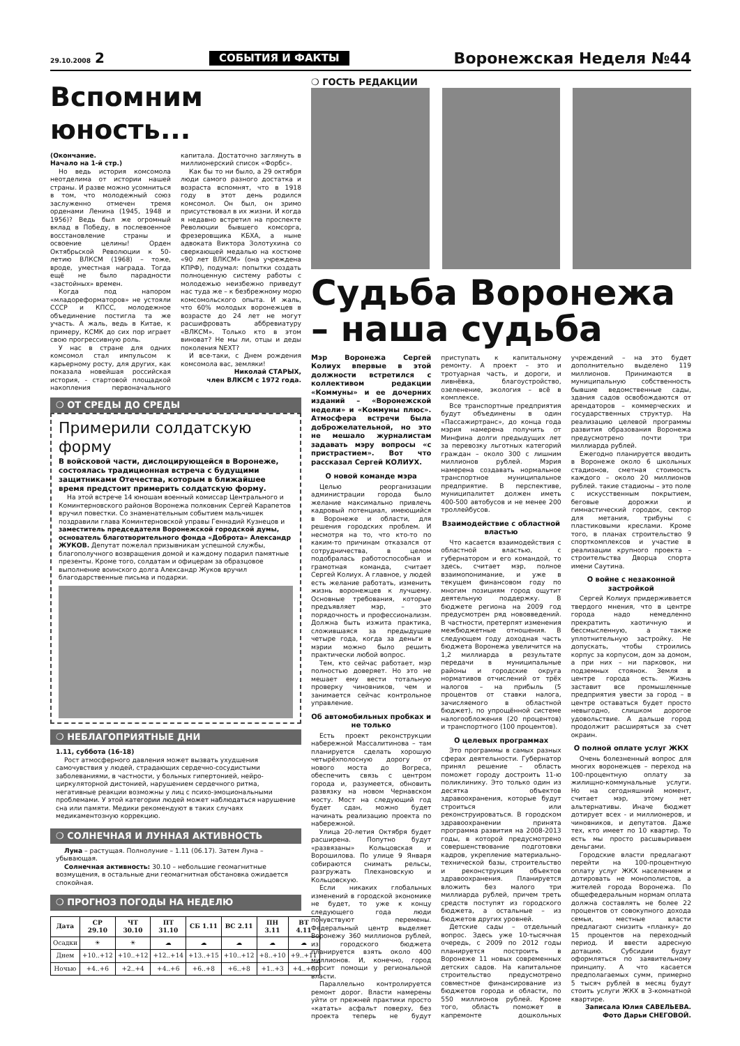29.10.2008 2 СОБЫТИЯ И ФАКТЫ Воронежская Неделя №44
Вспомним юность...
(Окончание.
Начало на 1-й стр.)
Но ведь история комсомола неотделима от истории нашей страны. И разве можно усомниться в том, что молодежный союз заслуженно отмечен тремя орденами Ленина (1945, 1948 и 1956)? Ведь был же огромный вклад в Победу, в послевоенное восстановление страны и освоение целины! Орден Октябрьской Революции к 50-летию ВЛКСМ (1968) – тоже, вроде, уместная награда. Тогда ещё не было парадности «застойных» времен.
Когда под напором «младореформаторов» не устояли СССР и КПСС, молодежное объединение постигла та же участь. А жаль, ведь в Китае, к примеру, КСМК до сих пор играет свою прогрессивную роль.
У нас в стране для одних комсомол стал импульсом к карьерному росту, для других, как показала новейшая российская история, - стартовой площадкой накопления первоначального капитала. Достаточно заглянуть в миллионерский список «Форбс».
Как бы то ни было, а 29 октября люди самого разного достатка и возраста вспомнят, что в 1918 году в этот день родился комсомол. Он был, он зримо присутствовал в их жизни. И когда я недавно встретил на проспекте Революции бывшего комсорга, фрезеровщика КБХА, а ныне адвоката Виктора Золотухина со сверкающей медалью на костюме «90 лет ВЛКСМ» (она учреждена КПРФ), подумал: попытки создать полноценную систему работы с молодежью неизбежно приведут нас туда же – к безбрежному морю комсомольского опыта. И жаль, что 60% молодых воронежцев в возрасте до 24 лет не могут расшифровать аббревиатуру «ВЛКСМ». Только кто в этом виноват? Не мы ли, отцы и деды поколения NEXT?
И все-таки, с Днем рождения комсомола вас, земляки!
Николай СТАРЫХ,
член ВЛКСМ с 1972 года.
❍ ОТ СРЕДЫ ДО СРЕДЫ
Примерили солдатскую форму
В войсковой части, дислоцирующейся в Воронеже, состоялась традиционная встреча с будущими защитниками Отечества, которым в ближайшее время предстоит примерить солдатскую форму.
На этой встрече 14 юношам военный комиссар Центрального и Коминтерновского районов Воронежа полковник Сергей Карапетов вручил повестки. Со знаменательным событием мальчишек поздравили глава Коминтерновской управы Геннадий Кузнецов и заместитель председателя Воронежской городской думы, основатель благотворительного фонда «Доброта» Александр ЖУКОВ. Депутат пожелал призывникам успешной службы, благополучного возвращения домой и каждому подарил памятные презенты. Кроме того, солдатам и офицерам за образцовое выполнение воинского долга Александр Жуков вручил благодарственные письма и подарки.
❍ НЕБЛАГОПРИЯТНЫЕ ДНИ
1.11, суббота (16-18)
Рост атмосферного давления может вызвать ухудшения самочувствия у людей, страдающих сердечно-сосудистыми заболеваниями, в частности, у больных гипертонией, нейро-циркуляторной дистонией, нарушением сердечного ритма, негативные реакции возможны у лиц с психо-эмоциональными проблемами. У этой категории людей может наблюдаться нарушение сна или памяти. Медики рекомендуют в таких случаях медикаментозную коррекцию.
❍ СОЛНЕЧНАЯ И ЛУННАЯ АКТИВНОСТЬ
Луна – растущая. Полнолуние – 1.11 (06.17). Затем Луна – убывающая.
Солнечная активность: 30.10 – небольшие геомагнитные возмущения, в остальные дни геомагнитная обстановка ожидается спокойная.
❍ ПРОГНОЗ ПОГОДЫ НА НЕДЕЛЮ
| Дата | СР 29.10 | ЧТ 30.10 | ПТ 31.10 | СБ 1.11 | ВС 2.11 | ПН 3.11 | ВТ 4.11 |
| --- | --- | --- | --- | --- | --- | --- | --- |
| Осадки | ☀ | ☀ | ☁ | ☁ | ☁ | ☁ | ☁ |
| Днем | +10..+12 | +10..+12 | +12..+14 | +13..+15 | +10..+12 | +8..+10 | +9..+11 |
| Ночью | +4..+6 | +2..+4 | +4..+6 | +6..+8 | +6..+8 | +1..+3 | +4..+6 |
❍ ГОСТЬ РЕДАКЦИИ
Судьба Воронежа – наша судьба
Мэр Воронежа Сергей Колиух впервые в этой должности встретился с коллективом редакции «Коммуны» и ее дочерних изданий – «Воронежской недели» и «Коммуны плюс». Атмосфера встречи была доброжелательной, но это не мешало журналистам задавать мэру вопросы «с пристрастием». Вот что рассказал Сергей КОЛИУХ.
О новой команде мэра
Целью реорганизации администрации города было желание максимально привлечь кадровый потенциал, имеющийся в Воронеже и области, для решения городских проблем. И несмотря на то, что кто-то по каким-то причинам отказался от сотрудничества, в целом подобралась работоспособная и грамотная команда, считает Сергей Колиух. А главное, у людей есть желание работать, изменить жизнь воронежцев к лучшему. Основные требования, которые предъявляет мэр, – это порядочность и профессионализм. Должна быть изжита практика, сложившаяся за предыдущие четыре года, когда за деньги в мэрии можно было решить практически любой вопрос.
Тем, кто сейчас работает, мэр полностью доверяет. Но это не мешает ему вести тотальную проверку чиновников, чем и занимается сейчас контрольное управление.
Об автомобильных пробках и не только
Есть проект реконструкции набережной Массалитинова – там планируется сделать хорошую четырёхполосную дорогу от нового моста до Вогреса, обеспечить связь с центром города и, разумеется, обновить развязку на новом Чернавском мосту. Мост на следующий год будет сдан, можно будет начинать реализацию проекта по набережной.
Улица 20-летия Октября будет расширена. Попутно будут «развязаны» Кольцовская и Ворошилова. По улице 9 Января собираются снимать рельсы, разгружать Плехановскую и Кольцовскую.
Если никаких глобальных изменений в городской экономике не будет, то уже к концу следующего года люди почувствуют перемены. Федеральный центр выделяет Воронежу 360 миллионов рублей, из городского бюджета планируется взять около 400 миллионов. И, конечно, город просит помощи у региональной власти.
Параллельно контролируется ремонт дорог. Власти намерены уйти от прежней практики просто «катать» асфальт поверху, без проекта теперь не будут приступать к капитальному ремонту. А проект – это и тротуарная часть, и дороги, и ливнёвка, благоустройство, озеленение, экология – всё в комплексе.
Все транспортные предприятия будут объединены в один «Пассажиртранс», до конца года мэрия намерена получить от Минфина долги предыдущих лет за перевозку льготных категорий граждан – около 300 с лишним миллионов рублей. Мэрия намерена создавать нормальное транспортное муниципальное предприятие. В перспективе, муниципалитет должен иметь 400-500 автобусов и не менее 200 троллейбусов.
Взаимодействие с областной властью
Что касается взаимодействия с областной властью, с губернатором и его командой, то здесь, считает мэр, полное взаимопонимание, и уже в текущем финансовом году по многим позициям город ощутит деятельную поддержку. В бюджете региона на 2009 год предусмотрен ряд нововведений. В частности, претерпят изменения межбюджетные отношения. В следующем году доходная часть бюджета Воронежа увеличится на 1,2 миллиарда в результате передачи в муниципальные районы и городские округа нормативов отчислений от трёх налогов – на прибыль (5 процентов от ставки налога, зачисляемого в областной бюджет), по упрощённой системе налогообложения (20 процентов) и транспортного (100 процентов).
О целевых программах
Это программы в самых разных сферах деятельности. Губернатор принял решение – область поможет городу достроить 11-ю поликлинику. Это только один из десятка объектов здравоохранения, которые будут строиться или реконструироваться. В городском здравоохранении принята программа развития на 2008-2013 годы, в которой предусмотрено совершенствование подготовки кадров, укрепление материально-технической базы, строительство и реконструкция объектов здравоохранения. Планируется вложить без малого три миллиарда рублей, причем треть средств поступят из городского бюджета, а остальные – из бюджетов других уровней.
Детские сады – отдельный вопрос. Здесь уже 10-тысячная очередь, с 2009 по 2012 годы планируется построить в Воронеже 11 новых современных детских садов. На капитальное строительство предусмотрено совместное финансирование из бюджетов города и области, по 550 миллионов рублей. Кроме того, область поможет в капремонте дошкольных учреждений – на это будет дополнительно выделено 119 миллионов. Принимаются в муниципальную собственность бывшие ведомственные сады, здания садов освобождаются от арендаторов – коммерческих и государственных структур. На реализацию целевой программы развития образования Воронежа предусмотрено почти три миллиарда рублей.
Ежегодно планируется вводить в Воронеже около 6 школьных стадионов, сметная стоимость каждого – около 20 миллионов рублей. такие стадионы – это поле с искусственным покрытием, беговые дорожки и гимнастический городок, сектор для метания, трибуны с пластиковыми креслами. Кроме того, в планах строительство 9 спорткомплексов и участие в реализации крупного проекта – строительства Дворца спорта имени Саутина.
О войне с незаконной застройкой
Сергей Колиух придерживается твердого мнения, что в центре города надо немедленно прекратить хаотичную и бессмысленную, а также уплотнительную застройку. Не допускать, чтобы строились корпус за корпусом, дом за домом, а при них – ни парковок, ни подземных стоянок. Земля в центре города есть. Жизнь заставит все промышленные предприятия увести за город – в центре оставаться будет просто невыгодно, слишком дорогое удовольствие. А дальше город продолжит расширяться за счет окраин.
О полной оплате услуг ЖКХ
Очень болезненный вопрос для многих воронежцев – переход на 100-процентную оплату за жилищно-коммунальные услуги. Но на сегодняшний момент, считает мэр, этому нет альтернативы. Иначе бюджет дотирует всех - и миллионеров, и чиновников, и депутатов. Даже тех, кто имеет по 10 квартир. То есть мы просто расшвыриваем деньгами.
Городские власти предлагают перейти на 100-процентную оплату услуг ЖКХ населением и дотировать не монополистов, а жителей города Воронежа. По общефедеральным нормам оплата должна составлять не более 22 процентов от совокупного дохода семьи, местные власти предлагают снизить «планку» до 15 процентов на переходный период. И ввести адресную дотацию. Субсидии будут оформляться по заявительному принципу. А что касается предполагаемых сумм, примерно 5 тысяч рублей в месяц будут стоить услуги ЖКХ в 3-комнатной квартире.
Записала Юлия САВЕЛЬЕВА.
Фото Дарьи СНЕГОВОЙ.